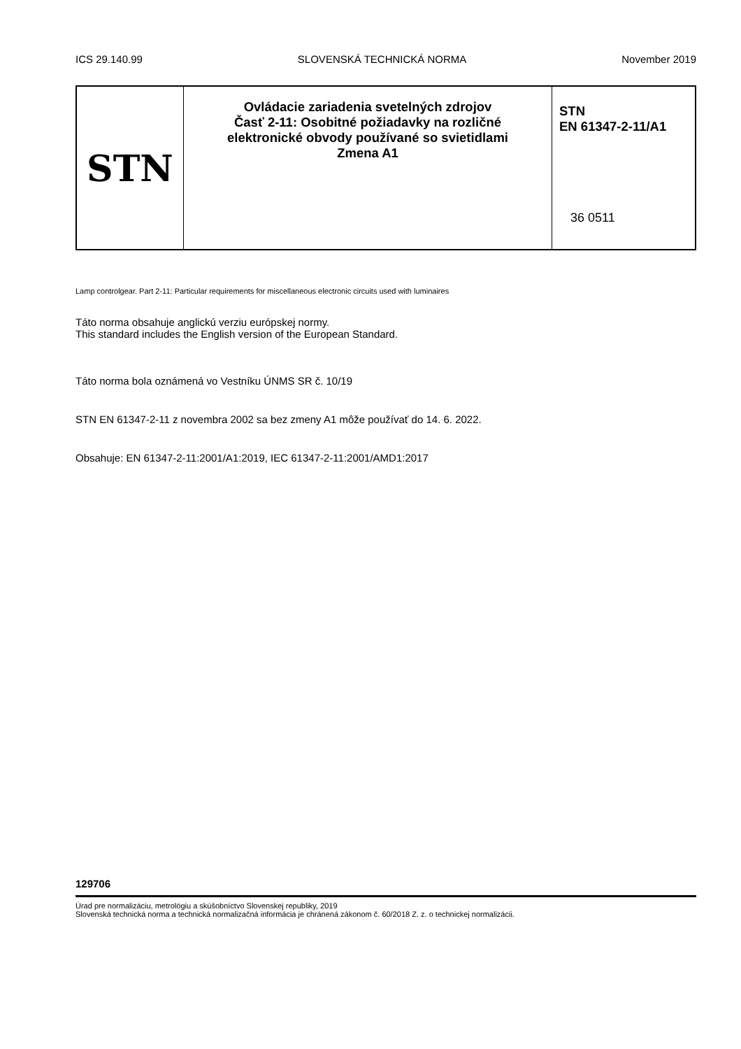ICS 29.140.99 SLOVENSKÁ TECHNICKÁ NORMA November 2019
STN
Ovládacie zariadenia svetelných zdrojov
Časť 2-11: Osobitné požiadavky na rozličné
elektronické obvody používané so svietidlami
Zmena A1
STN
EN 61347-2-11/A1
36 0511
Lamp controlgear. Part 2-11: Particular requirements for miscellaneous electronic circuits used with luminaires
Táto norma obsahuje anglickú verziu európskej normy.
This standard includes the English version of the European Standard.
Táto norma bola oznámená vo Vestníku ÚNMS SR č. 10/19
STN EN 61347-2-11 z novembra 2002 sa bez zmeny A1 môže používať do 14. 6. 2022.
Obsahuje: EN 61347-2-11:2001/A1:2019, IEC 61347-2-11:2001/AMD1:2017
129706
Úrad pre normalizáciu, metrológiu a skúšobníctvo Slovenskej republiky, 2019
Slovenská technická norma a technická normalizačná informácia je chránená zákonom č. 60/2018 Z. z. o technickej normalizácii.